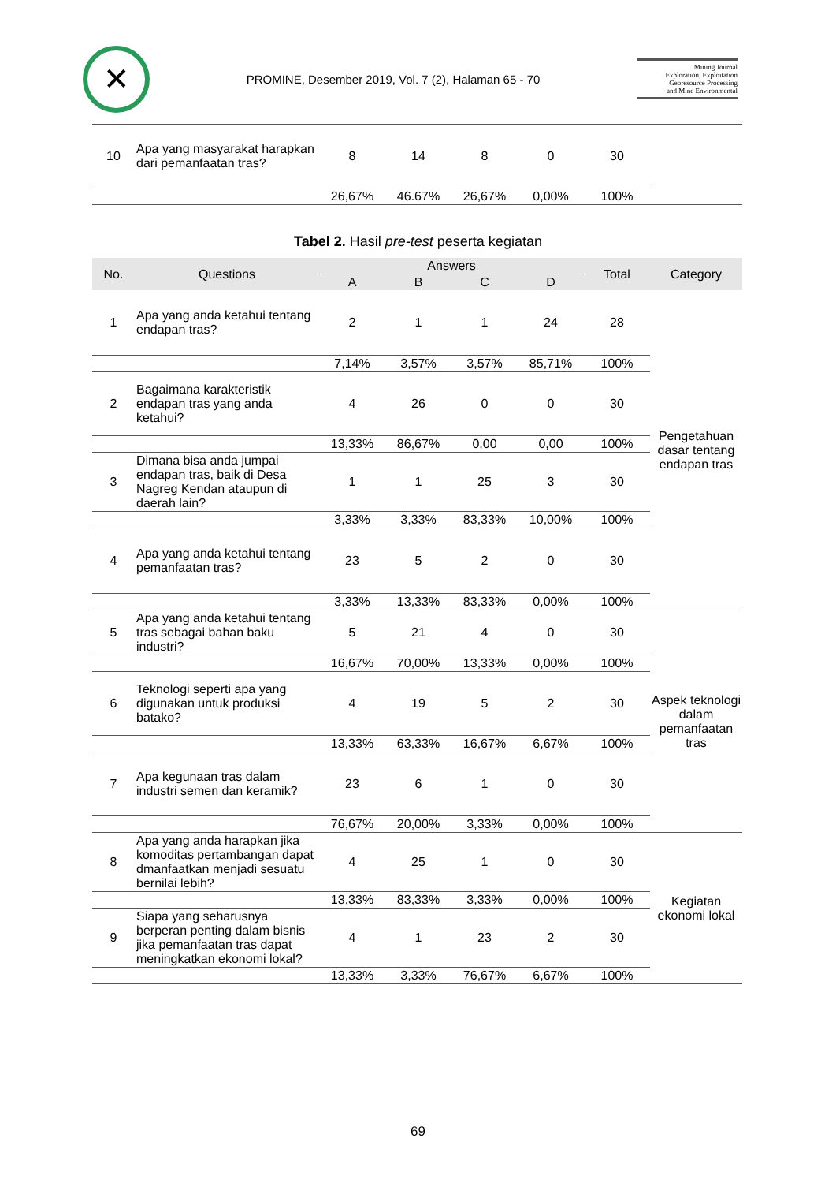✕
PROMINE, Desember 2019, Vol. 7 (2), Halaman 65 - 70
Mining Journal
Exploration, Exploitation
Georesource Processing
and Mine Environmental
| 10 | Apa yang masyarakat harapkan dari pemanfaatan tras? | 8 | 14 | 8 | 0 | 30 | |
| | | 26,67% | 46.67% | 26,67% | 0,00% | 100% | |
Tabel 2. Hasil pre-test peserta kegiatan
| No. | Questions | Answers | | | | Total | Category |
| --- | --- | --- | --- | --- | --- | --- | --- |
| | | A | B | C | D | | |
| 1 | Apa yang anda ketahui tentang endapan tras? | 2 | 1 | 1 | 24 | 28 | Pengetahuan dasar tentang endapan tras |
| | | 7,14% | 3,57% | 3,57% | 85,71% | 100% | |
| 2 | Bagaimana karakteristik endapan tras yang anda ketahui? | 4 | 26 | 0 | 0 | 30 | |
| | | 13,33% | 86,67% | 0,00 | 0,00 | 100% | |
| 3 | Dimana bisa anda jumpai endapan tras, baik di Desa Nagreg Kendan ataupun di daerah lain? | 1 | 1 | 25 | 3 | 30 | |
| | | 3,33% | 3,33% | 83,33% | 10,00% | 100% | |
| 4 | Apa yang anda ketahui tentang pemanfaatan tras? | 23 | 5 | 2 | 0 | 30 | |
| | | 3,33% | 13,33% | 83,33% | 0,00% | 100% | |
| 5 | Apa yang anda ketahui tentang tras sebagai bahan baku industri? | 5 | 21 | 4 | 0 | 30 | Aspek teknologi dalam pemanfaatan tras |
| | | 16,67% | 70,00% | 13,33% | 0,00% | 100% | |
| 6 | Teknologi seperti apa yang digunakan untuk produksi batako? | 4 | 19 | 5 | 2 | 30 | |
| | | 13,33% | 63,33% | 16,67% | 6,67% | 100% | |
| 7 | Apa kegunaan tras dalam industri semen dan keramik? | 23 | 6 | 1 | 0 | 30 | |
| | | 76,67% | 20,00% | 3,33% | 0,00% | 100% | |
| 8 | Apa yang anda harapkan jika komoditas pertambangan dapat dmanfaatkan menjadi sesuatu bernilai lebih? | 4 | 25 | 1 | 0 | 30 | Kegiatan ekonomi lokal |
| | | 13,33% | 83,33% | 3,33% | 0,00% | 100% | |
| 9 | Siapa yang seharusnya berperan penting dalam bisnis jika pemanfaatan tras dapat meningkatkan ekonomi lokal? | 4 | 1 | 23 | 2 | 30 | |
| | | 13,33% | 3,33% | 76,67% | 6,67% | 100% | |
69